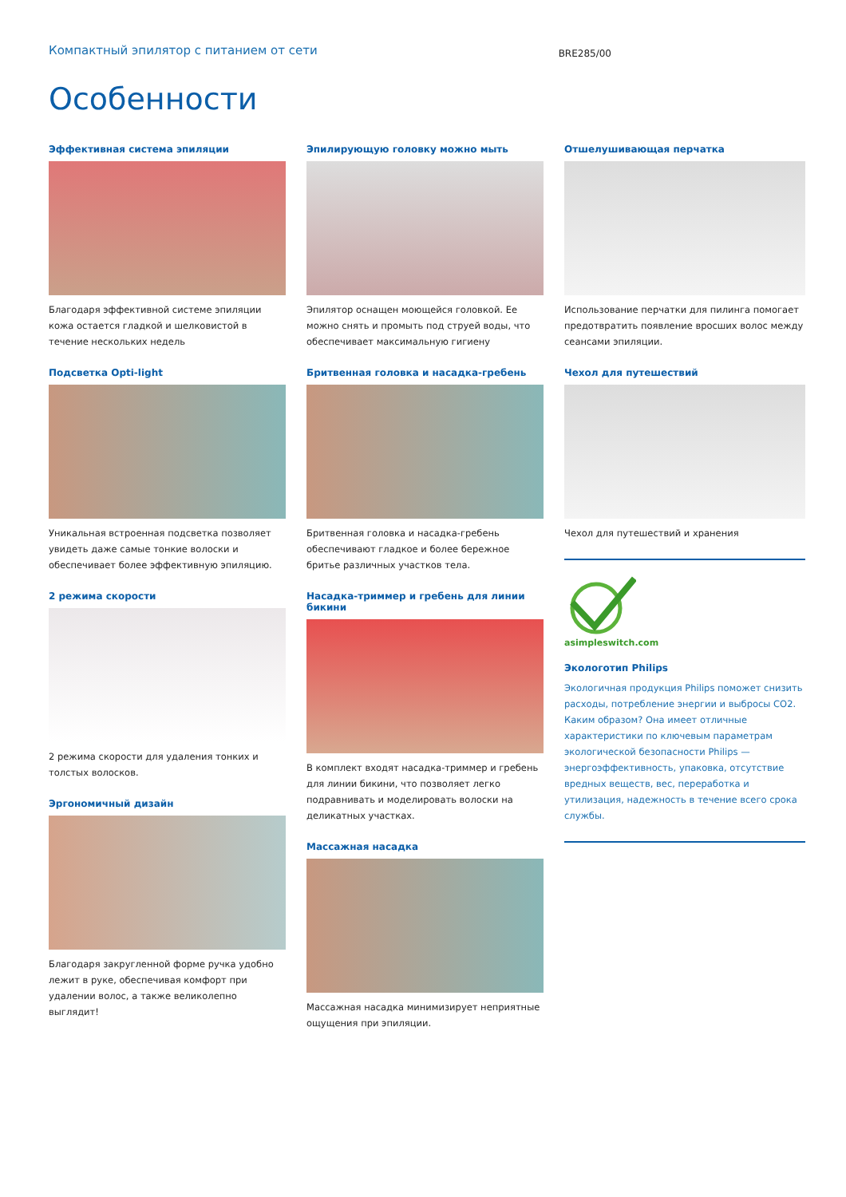Компактный эпилятор с питанием от сети
BRE285/00
Особенности
Эффективная система эпиляции
Благодаря эффективной системе эпиляции кожа остается гладкой и шелковистой в течение нескольких недель
Подсветка Opti-light
Уникальная встроенная подсветка позволяет увидеть даже самые тонкие волоски и обеспечивает более эффективную эпиляцию.
2 режима скорости
2 режима скорости для удаления тонких и толстых волосков.
Эргономичный дизайн
Благодаря закругленной форме ручка удобно лежит в руке, обеспечивая комфорт при удалении волос, а также великолепно выглядит!
Эпилирующую головку можно мыть
Эпилятор оснащен моющейся головкой. Ее можно снять и промыть под струей воды, что обеспечивает максимальную гигиену
Бритвенная головка и насадка-гребень
Бритвенная головка и насадка-гребень обеспечивают гладкое и более бережное бритье различных участков тела.
Насадка-триммер и гребень для линии бикини
В комплект входят насадка-триммер и гребень для линии бикини, что позволяет легко подравнивать и моделировать волоски на деликатных участках.
Массажная насадка
Массажная насадка минимизирует неприятные ощущения при эпиляции.
Отшелушивающая перчатка
Использование перчатки для пилинга помогает предотвратить появление вросших волос между сеансами эпиляции.
Чехол для путешествий
Чехол для путешествий и хранения
asimpleswitch.com
Экологотип Philips
Экологичная продукция Philips поможет снизить расходы, потребление энергии и выбросы CO2. Каким образом? Она имеет отличные характеристики по ключевым параметрам экологической безопасности Philips — энергоэффективность, упаковка, отсутствие вредных веществ, вес, переработка и утилизация, надежность в течение всего срока службы.